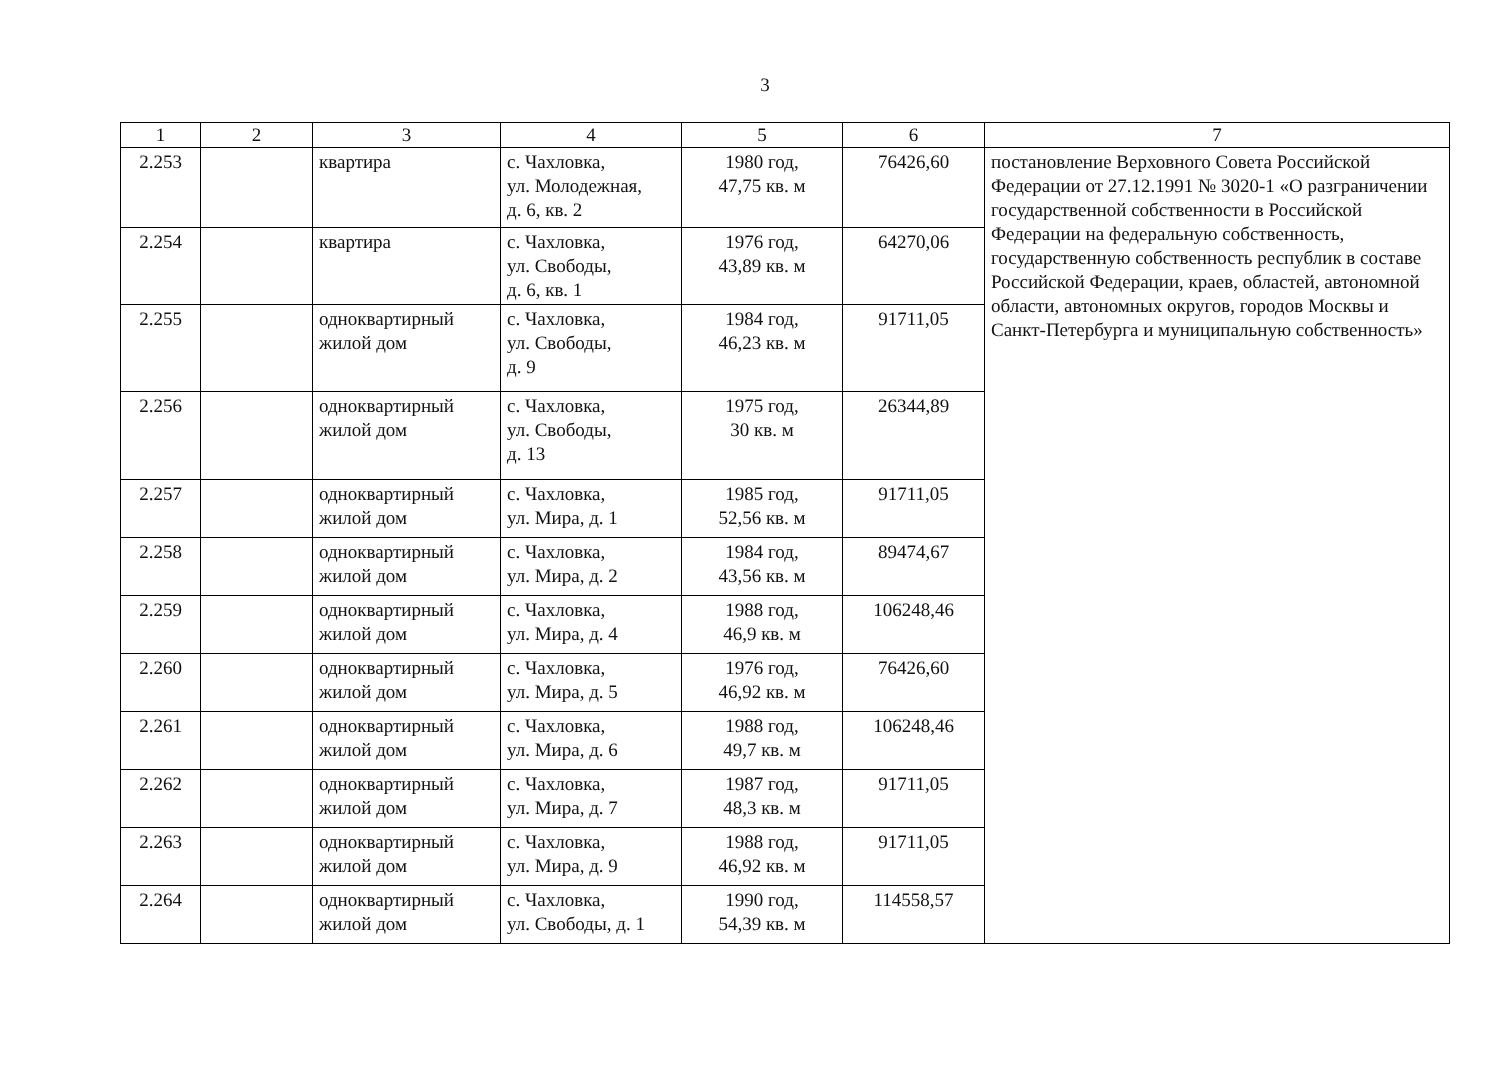3
| 1 | 2 | 3 | 4 | 5 | 6 | 7 |
| --- | --- | --- | --- | --- | --- | --- |
| 2.253 | | квартира | с. Чахловка, ул. Молодежная, д. 6, кв. 2 | 1980 год, 47,75 кв. м | 76426,60 | постановление Верховного Совета Российской Федерации от 27.12.1991 № 3020-1 «О разграничении государственной собственности в Российской Федерации на федеральную собственность, государственную собственность республик в составе Российской Федерации, краев, областей, автономной области, автономных округов, городов Москвы и Санкт-Петербурга и муниципальную собственность» |
| 2.254 | | квартира | с. Чахловка, ул. Свободы, д. 6, кв. 1 | 1976 год, 43,89 кв. м | 64270,06 | |
| 2.255 | | одноквартирный жилой дом | с. Чахловка, ул. Свободы, д. 9 | 1984 год, 46,23 кв. м | 91711,05 | |
| 2.256 | | одноквартирный жилой дом | с. Чахловка, ул. Свободы, д. 13 | 1975 год, 30 кв. м | 26344,89 | |
| 2.257 | | одноквартирный жилой дом | с. Чахловка, ул. Мира, д. 1 | 1985 год, 52,56 кв. м | 91711,05 | |
| 2.258 | | одноквартирный жилой дом | с. Чахловка, ул. Мира, д. 2 | 1984 год, 43,56 кв. м | 89474,67 | |
| 2.259 | | одноквартирный жилой дом | с. Чахловка, ул. Мира, д. 4 | 1988 год, 46,9 кв. м | 106248,46 | |
| 2.260 | | одноквартирный жилой дом | с. Чахловка, ул. Мира, д. 5 | 1976 год, 46,92 кв. м | 76426,60 | |
| 2.261 | | одноквартирный жилой дом | с. Чахловка, ул. Мира, д. 6 | 1988 год, 49,7 кв. м | 106248,46 | |
| 2.262 | | одноквартирный жилой дом | с. Чахловка, ул. Мира, д. 7 | 1987 год, 48,3 кв. м | 91711,05 | |
| 2.263 | | одноквартирный жилой дом | с. Чахловка, ул. Мира, д. 9 | 1988 год, 46,92 кв. м | 91711,05 | |
| 2.264 | | одноквартирный жилой дом | с. Чахловка, ул. Свободы, д. 1 | 1990 год, 54,39 кв. м | 114558,57 | |